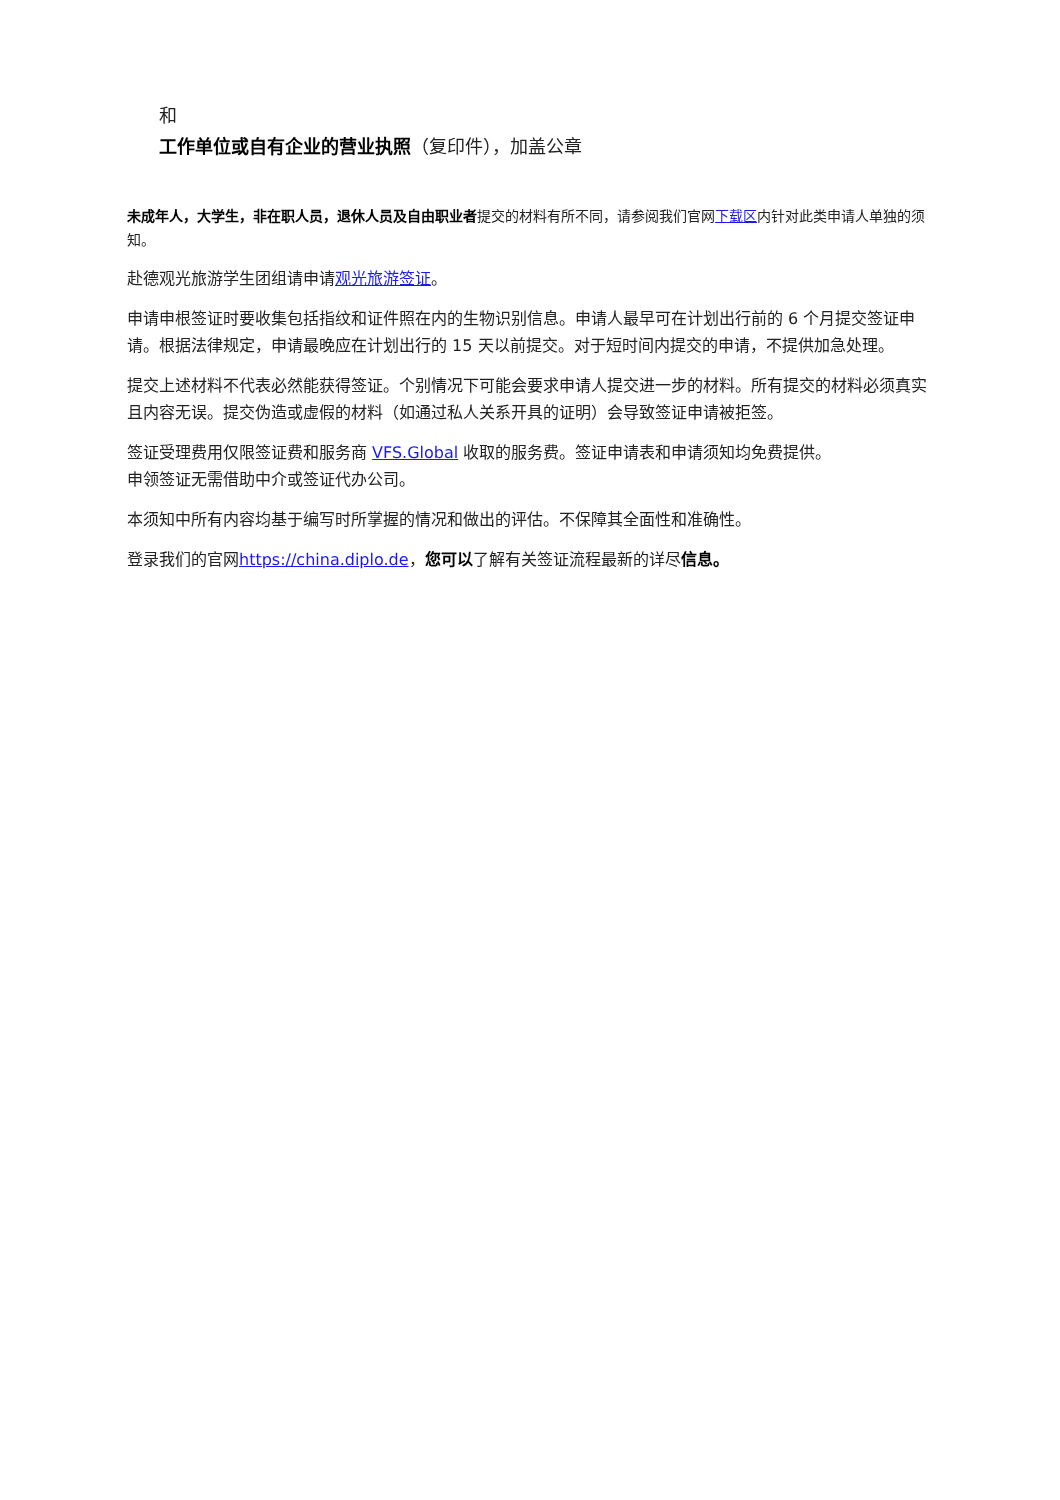和
工作单位或自有企业的营业执照（复印件），加盖公章
未成年人，大学生，非在职人员，退休人员及自由职业者提交的材料有所不同，请参阅我们官网下载区内针对此类申请人单独的须知。
赴德观光旅游学生团组请申请观光旅游签证。
申请申根签证时要收集包括指纹和证件照在内的生物识别信息。申请人最早可在计划出行前的 6 个月提交签证申请。根据法律规定，申请最晚应在计划出行的 15 天以前提交。对于短时间内提交的申请，不提供加急处理。
提交上述材料不代表必然能获得签证。个别情况下可能会要求申请人提交进一步的材料。所有提交的材料必须真实且内容无误。提交伪造或虚假的材料（如通过私人关系开具的证明）会导致签证申请被拒签。
签证受理费用仅限签证费和服务商 VFS.Global 收取的服务费。签证申请表和申请须知均免费提供。
申领签证无需借助中介或签证代办公司。
本须知中所有内容均基于编写时所掌握的情况和做出的评估。不保障其全面性和准确性。
登录我们的官网https://china.diplo.de，您可以了解有关签证流程最新的详尽信息。